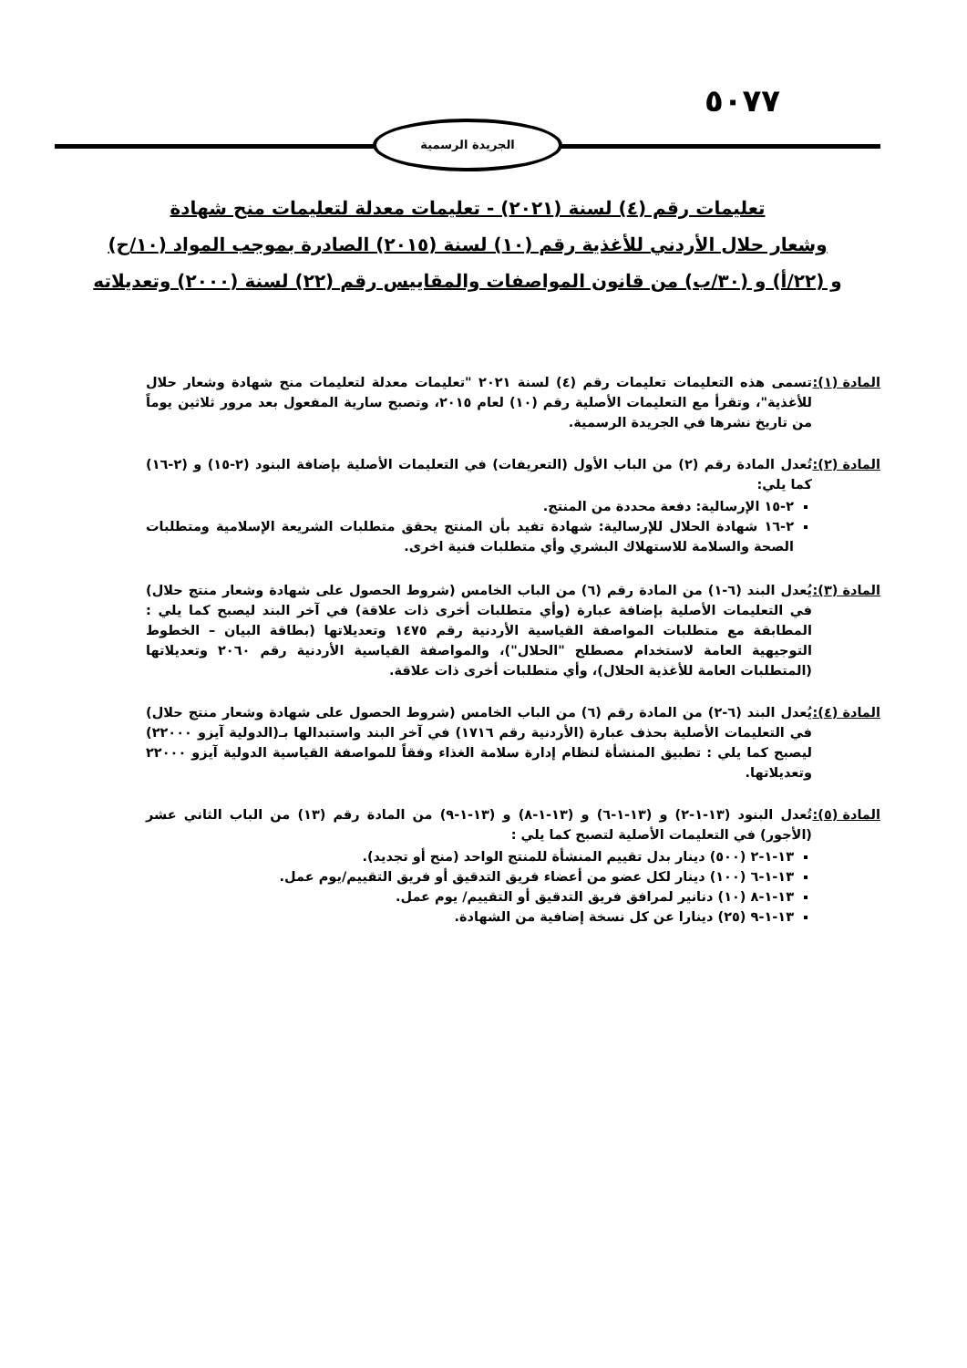٥٠٧٧
الجريدة الرسمية
تعليمات رقم (٤) لسنة (٢٠٢١) - تعليمات معدلة لتعليمات منح شهادة
وشعار حلال الأردني للأغذية رقم (١٠) لسنة (٢٠١٥) الصادرة بموجب المواد (١٠/ح)
و (٢٢/أ) و (٣٠/ب) من قانون المواصفات والمقاييس رقم (٢٢) لسنة (٢٠٠٠) وتعديلاته
المادة (١): تسمى هذه التعليمات تعليمات رقم (٤) لسنة ٢٠٢١ "تعليمات معدلة لتعليمات منح شهادة وشعار حلال للأغذية"، وتقرأ مع التعليمات الأصلية رقم (١٠) لعام ٢٠١٥، وتصبح سارية المفعول بعد مرور ثلاثين يوماً من تاريخ نشرها في الجريدة الرسمية.
المادة (٢): تُعدل المادة رقم (٢) من الباب الأول (التعريفات) في التعليمات الأصلية بإضافة البنود (٢-١٥) و (٢-١٦) كما يلي:
٢-١٥ الإرسالية: دفعة محددة من المنتج.
٢-١٦ شهادة الحلال للإرسالية: شهادة تفيد بأن المنتج يحقق متطلبات الشريعة الإسلامية ومتطلبات الصحة والسلامة للاستهلاك البشري وأي متطلبات فنية اخرى.
المادة (٣): يُعدل البند (٦-١) من المادة رقم (٦) من الباب الخامس (شروط الحصول على شهادة وشعار منتج حلال) في التعليمات الأصلية بإضافة عبارة (وأي متطلبات أخرى ذات علاقة) في آخر البند ليصبح كما يلي : المطابقة مع متطلبات المواصفة القياسية الأردنية رقم ١٤٧٥ وتعديلاتها (بطاقة البيان – الخطوط التوجيهية العامة لاستخدام مصطلح "الحلال")، والمواصفة القياسية الأردنية رقم ٢٠٦٠ وتعديلاتها (المتطلبات العامة للأغذية الحلال)، وأي متطلبات أخرى ذات علاقة.
المادة (٤): يُعدل البند (٦-٢) من المادة رقم (٦) من الباب الخامس (شروط الحصول على شهادة وشعار منتج حلال) في التعليمات الأصلية بحذف عبارة (الأردنية رقم ١٧١٦) في آخر البند واستبدالها بـ(الدولية آيزو ٢٢٠٠٠) ليصبح كما يلي : تطبيق المنشأة لنظام إدارة سلامة الغذاء وفقاً للمواصفة القياسية الدولية آيزو ٢٢٠٠٠ وتعديلاتها.
المادة (٥): تُعدل البنود (١٣-١-٢) و (١٣-١-٦) و (١٣-١-٨) و (١٣-١-٩) من المادة رقم (١٣) من الباب الثاني عشر (الأجور) في التعليمات الأصلية لتصبح كما يلي :
١٣-١-٢ (٥٠٠) دينار بدل تقييم المنشأة للمنتج الواحد (منح أو تجديد).
١٣-١-٦ (١٠٠) دينار لكل عضو من أعضاء فريق التدقيق أو فريق التقييم/يوم عمل.
١٣-١-٨ (١٠) دنانير لمرافق فريق التدقيق أو التقييم/ يوم عمل.
١٣-١-٩ (٢٥) دينارا عن كل نسخة إضافية من الشهادة.